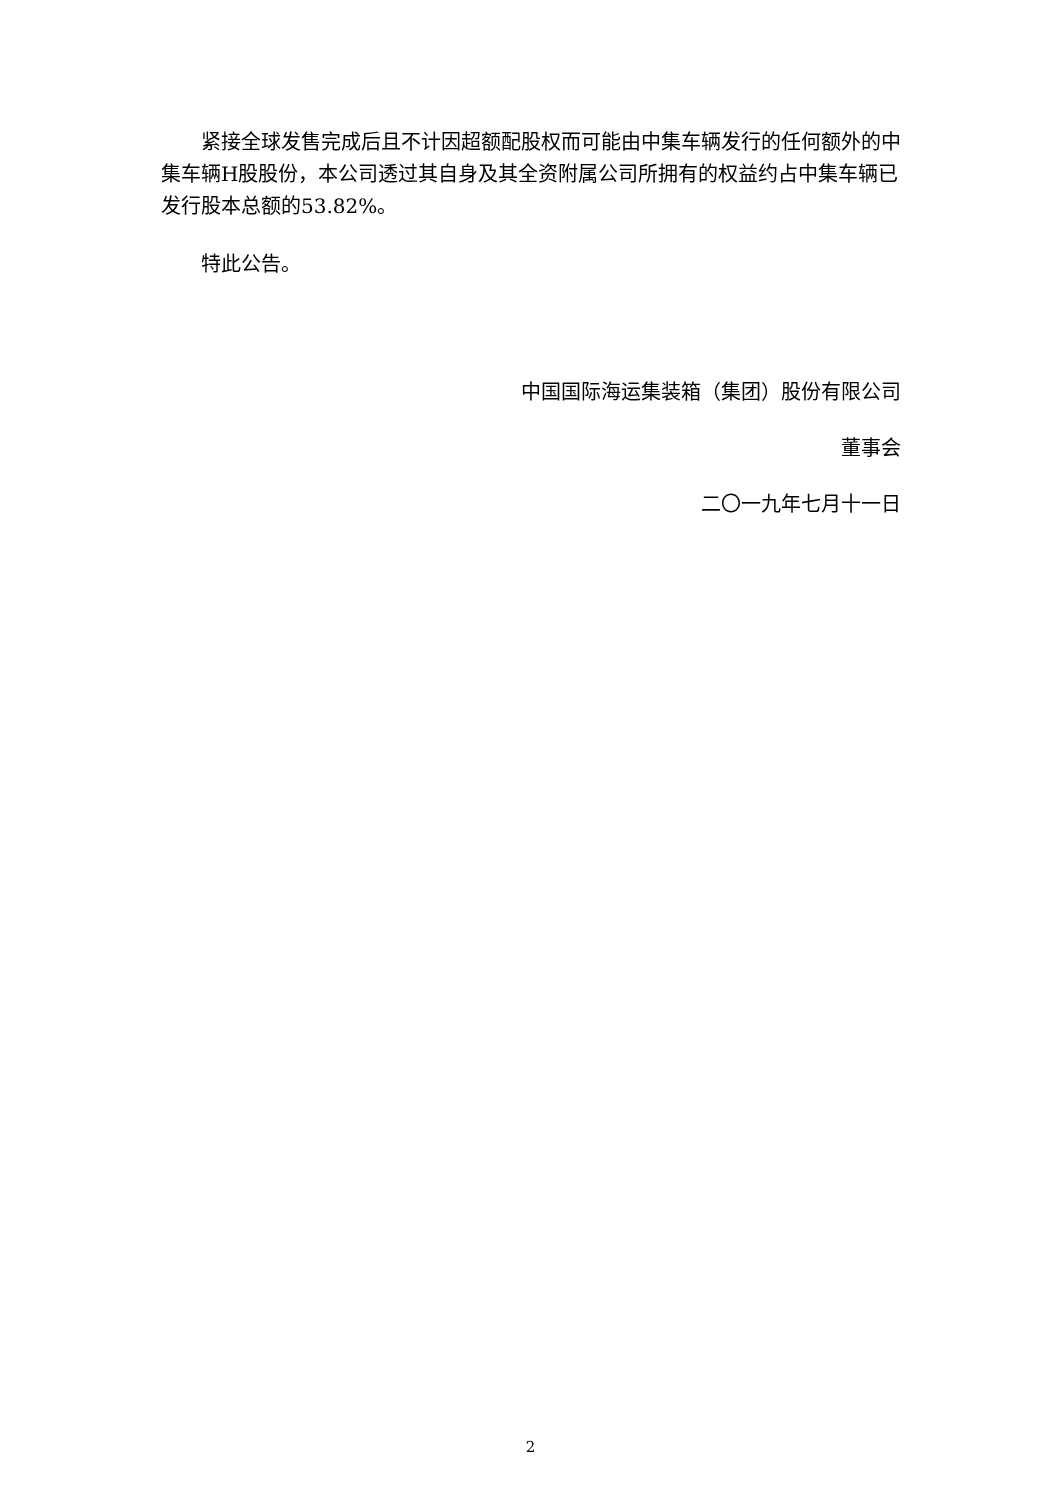紧接全球发售完成后且不计因超额配股权而可能由中集车辆发行的任何额外的中集车辆H股股份，本公司透过其自身及其全资附属公司所拥有的权益约占中集车辆已发行股本总额的53.82%。
特此公告。
中国国际海运集装箱（集团）股份有限公司
董事会
二〇一九年七月十一日
2